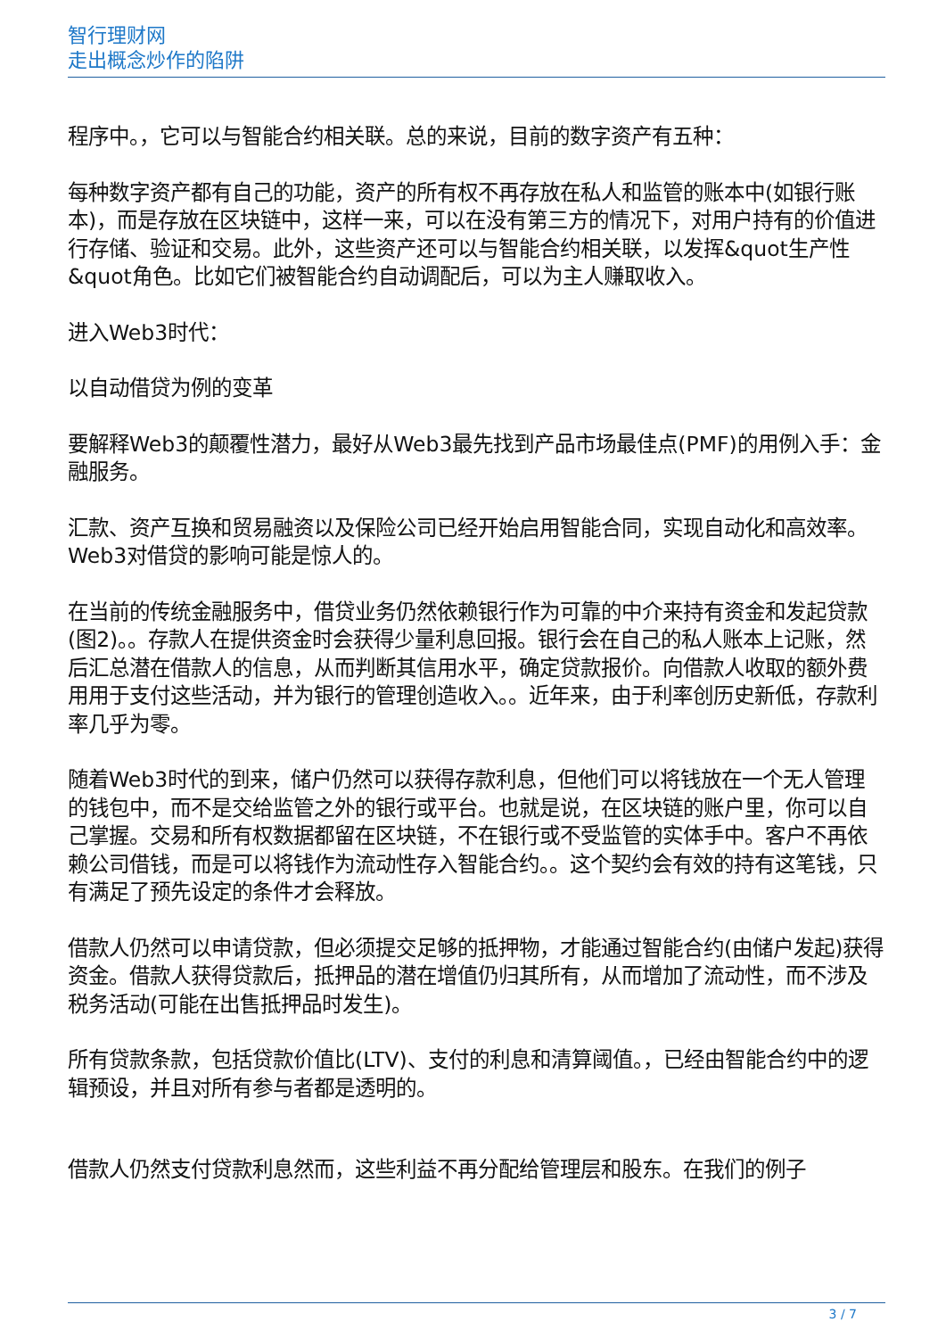智行理财网
走出概念炒作的陷阱
程序中。，它可以与智能合约相关联。总的来说，目前的数字资产有五种：
每种数字资产都有自己的功能，资产的所有权不再存放在私人和监管的账本中(如银行账本)，而是存放在区块链中，这样一来，可以在没有第三方的情况下，对用户持有的价值进行存储、验证和交易。此外，这些资产还可以与智能合约相关联，以发挥&quot生产性&quot角色。比如它们被智能合约自动调配后，可以为主人赚取收入。
进入Web3时代：
以自动借贷为例的变革
要解释Web3的颠覆性潜力，最好从Web3最先找到产品市场最佳点(PMF)的用例入手：金融服务。
汇款、资产互换和贸易融资以及保险公司已经开始启用智能合同，实现自动化和高效率。Web3对借贷的影响可能是惊人的。
在当前的传统金融服务中，借贷业务仍然依赖银行作为可靠的中介来持有资金和发起贷款(图2)。。存款人在提供资金时会获得少量利息回报。银行会在自己的私人账本上记账，然后汇总潜在借款人的信息，从而判断其信用水平，确定贷款报价。向借款人收取的额外费用用于支付这些活动，并为银行的管理创造收入。。近年来，由于利率创历史新低，存款利率几乎为零。
随着Web3时代的到来，储户仍然可以获得存款利息，但他们可以将钱放在一个无人管理的钱包中，而不是交给监管之外的银行或平台。也就是说，在区块链的账户里，你可以自己掌握。交易和所有权数据都留在区块链，不在银行或不受监管的实体手中。客户不再依赖公司借钱，而是可以将钱作为流动性存入智能合约。。这个契约会有效的持有这笔钱，只有满足了预先设定的条件才会释放。
借款人仍然可以申请贷款，但必须提交足够的抵押物，才能通过智能合约(由储户发起)获得资金。借款人获得贷款后，抵押品的潜在增值仍归其所有，从而增加了流动性，而不涉及税务活动(可能在出售抵押品时发生)。
所有贷款条款，包括贷款价值比(LTV)、支付的利息和清算阈值。，已经由智能合约中的逻辑预设，并且对所有参与者都是透明的。
借款人仍然支付贷款利息然而，这些利益不再分配给管理层和股东。在我们的例子
3 / 7